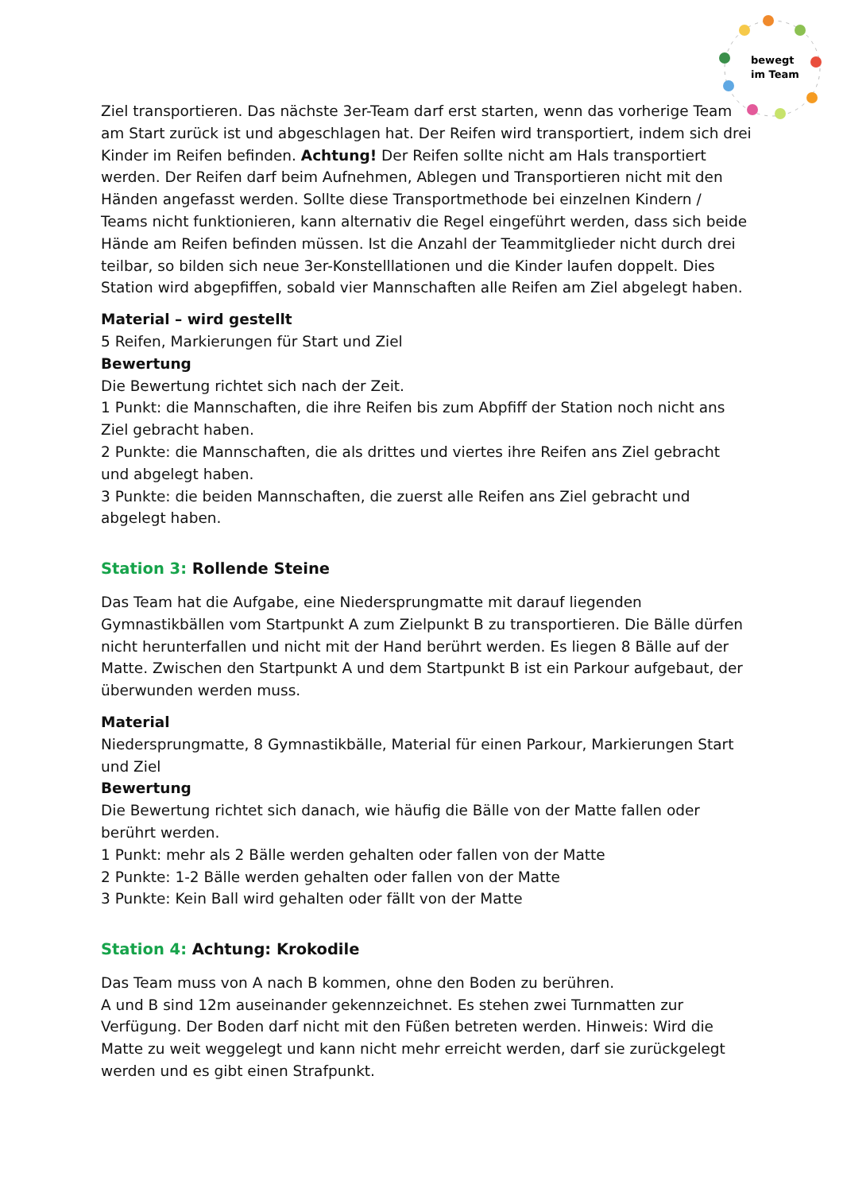bewegt
im Team
Ziel transportieren. Das nächste 3er-Team darf erst starten, wenn das vorherige Team am Start zurück ist und abgeschlagen hat. Der Reifen wird transportiert, indem sich drei Kinder im Reifen befinden. Achtung! Der Reifen sollte nicht am Hals transportiert werden. Der Reifen darf beim Aufnehmen, Ablegen und Transportieren nicht mit den Händen angefasst werden. Sollte diese Transportmethode bei einzelnen Kindern / Teams nicht funktionieren, kann alternativ die Regel eingeführt werden, dass sich beide Hände am Reifen befinden müssen. Ist die Anzahl der Teammitglieder nicht durch drei teilbar, so bilden sich neue 3er-Konstelllationen und die Kinder laufen doppelt. Dies Station wird abgepfiffen, sobald vier Mannschaften alle Reifen am Ziel abgelegt haben.
Material – wird gestellt
5 Reifen, Markierungen für Start und Ziel
Bewertung
Die Bewertung richtet sich nach der Zeit.
1 Punkt: die Mannschaften, die ihre Reifen bis zum Abpfiff der Station noch nicht ans Ziel gebracht haben.
2 Punkte: die Mannschaften, die als drittes und viertes ihre Reifen ans Ziel gebracht und abgelegt haben.
3 Punkte: die beiden Mannschaften, die zuerst alle Reifen ans Ziel gebracht und abgelegt haben.
Station 3: Rollende Steine
Das Team hat die Aufgabe, eine Niedersprungmatte mit darauf liegenden Gymnastikbällen vom Startpunkt A zum Zielpunkt B zu transportieren. Die Bälle dürfen nicht herunterfallen und nicht mit der Hand berührt werden. Es liegen 8 Bälle auf der Matte. Zwischen den Startpunkt A und dem Startpunkt B ist ein Parkour aufgebaut, der überwunden werden muss.
Material
Niedersprungmatte, 8 Gymnastikbälle, Material für einen Parkour, Markierungen Start und Ziel
Bewertung
Die Bewertung richtet sich danach, wie häufig die Bälle von der Matte fallen oder berührt werden.
1 Punkt: mehr als 2 Bälle werden gehalten oder fallen von der Matte
2 Punkte: 1-2 Bälle werden gehalten oder fallen von der Matte
3 Punkte: Kein Ball wird gehalten oder fällt von der Matte
Station 4: Achtung: Krokodile
Das Team muss von A nach B kommen, ohne den Boden zu berühren.
A und B sind 12m auseinander gekennzeichnet. Es stehen zwei Turnmatten zur Verfügung. Der Boden darf nicht mit den Füßen betreten werden. Hinweis: Wird die Matte zu weit weggelegt und kann nicht mehr erreicht werden, darf sie zurückgelegt werden und es gibt einen Strafpunkt.